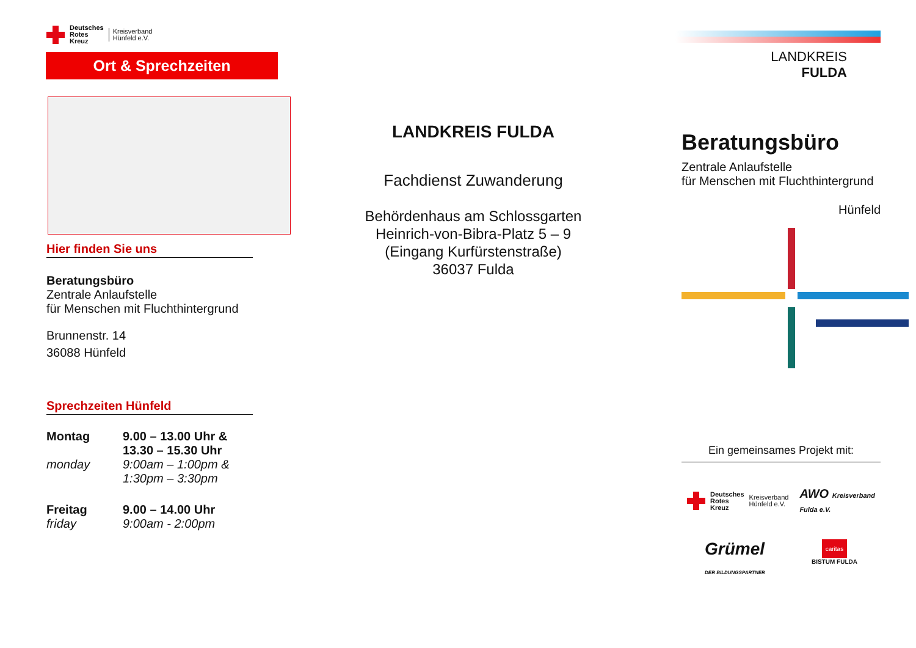Deutsches
Rotes
Kreuz Kreisverband
Hünfeld e.V.
Ort & Sprechzeiten
Hier finden Sie uns
Beratungsbüro
Zentrale Anlaufstelle
für Menschen mit Fluchthintergrund
Brunnenstr. 14
36088 Hünfeld
Sprechzeiten Hünfeld
| Montag | 9.00 – 13.00 Uhr & 13.30 – 15.30 Uhr |
| monday | 9:00am – 1:00pm & 1:30pm – 3:30pm |
| Freitag friday | 9.00 – 14.00 Uhr 9:00am - 2:00pm |
LANDKREIS FULDA
Fachdienst Zuwanderung
Behördenhaus am Schlossgarten
Heinrich-von-Bibra-Platz 5 – 9
(Eingang Kurfürstenstraße)
36037 Fulda
LANDKREIS
FULDA
Beratungsbüro
Zentrale Anlaufstelle
für Menschen mit Fluchthintergrund
Hünfeld
Ein gemeinsames Projekt mit:
Deutsches
Rotes
Kreuz Kreisverband
Hünfeld e.V.
AWO Kreisverband
Fulda e.V.
Grümel
DER BILDUNGSPARTNER
caritas
BISTUM FULDA